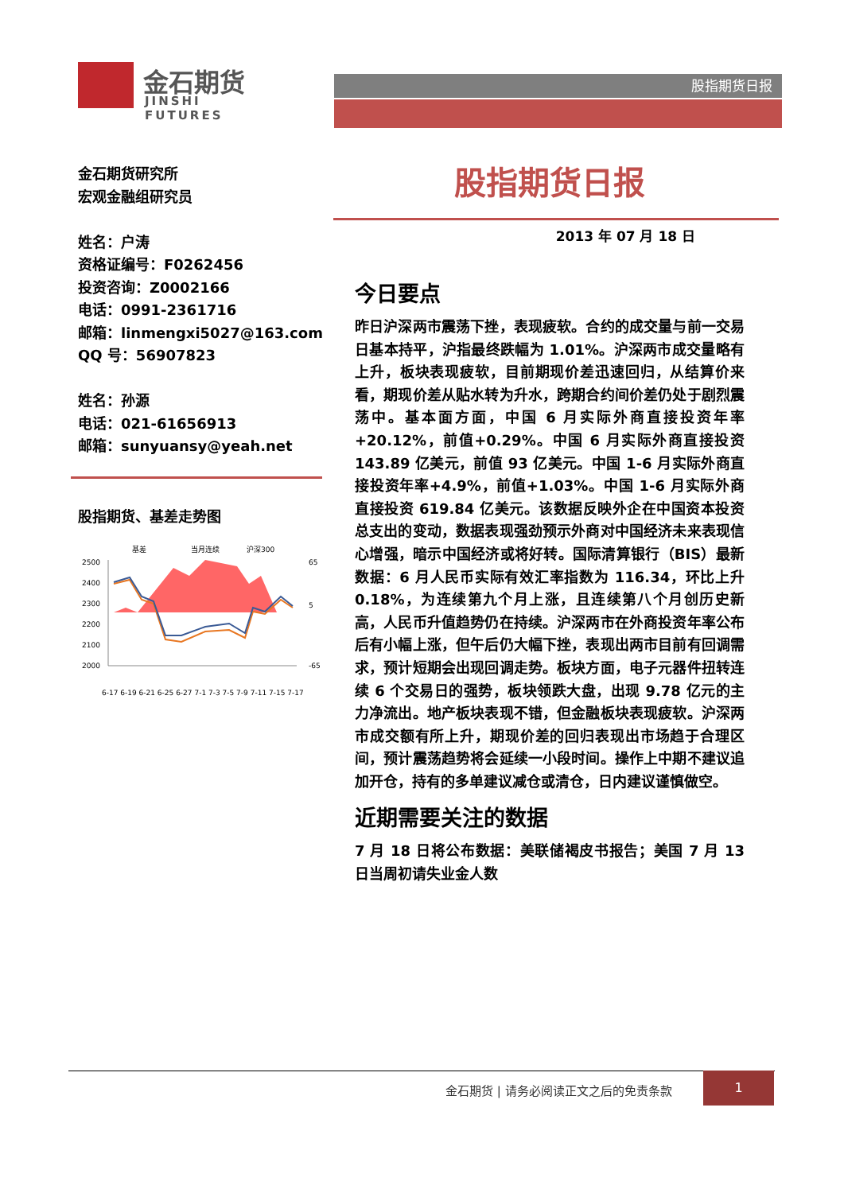金石期货
JINSHI FUTURES
股指期货日报
金石期货研究所
宏观金融组研究员
姓名：户涛
资格证编号：F0262456
投资咨询：Z0002166
电话：0991-2361716
邮箱：linmengxi5027@163.com
QQ 号：56907823
姓名：孙源
电话：021-61656913
邮箱：sunyuansy@yeah.net
股指期货、基差走势图
基差
当月连续
沪深300
2500
2400
2300
2200
2100
2000
65
5
-65
6-17 6-19 6-21 6-25 6-27 7-1 7-3 7-5 7-9 7-11 7-15 7-17
股指期货日报
2013 年 07 月 18 日
今日要点
昨日沪深两市震荡下挫，表现疲软。合约的成交量与前一交易日基本持平，沪指最终跌幅为 1.01%。沪深两市成交量略有上升，板块表现疲软，目前期现价差迅速回归，从结算价来看，期现价差从贴水转为升水，跨期合约间价差仍处于剧烈震荡中。基本面方面，中国 6 月实际外商直接投资年率+20.12%，前值+0.29%。中国 6 月实际外商直接投资 143.89 亿美元，前值 93 亿美元。中国 1-6 月实际外商直接投资年率+4.9%，前值+1.03%。中国 1-6 月实际外商直接投资 619.84 亿美元。该数据反映外企在中国资本投资总支出的变动，数据表现强劲预示外商对中国经济未来表现信心增强，暗示中国经济或将好转。国际清算银行（BIS）最新数据：6 月人民币实际有效汇率指数为 116.34，环比上升 0.18%，为连续第九个月上涨，且连续第八个月创历史新高，人民币升值趋势仍在持续。沪深两市在外商投资年率公布后有小幅上涨，但午后仍大幅下挫，表现出两市目前有回调需求，预计短期会出现回调走势。板块方面，电子元器件扭转连续 6 个交易日的强势，板块领跌大盘，出现 9.78 亿元的主力净流出。地产板块表现不错，但金融板块表现疲软。沪深两市成交额有所上升，期现价差的回归表现出市场趋于合理区间，预计震荡趋势将会延续一小段时间。操作上中期不建议追加开仓，持有的多单建议减仓或清仓，日内建议谨慎做空。
近期需要关注的数据
7 月 18 日将公布数据：美联储褐皮书报告；美国 7 月 13 日当周初请失业金人数
金石期货 | 请务必阅读正文之后的免责条款
1